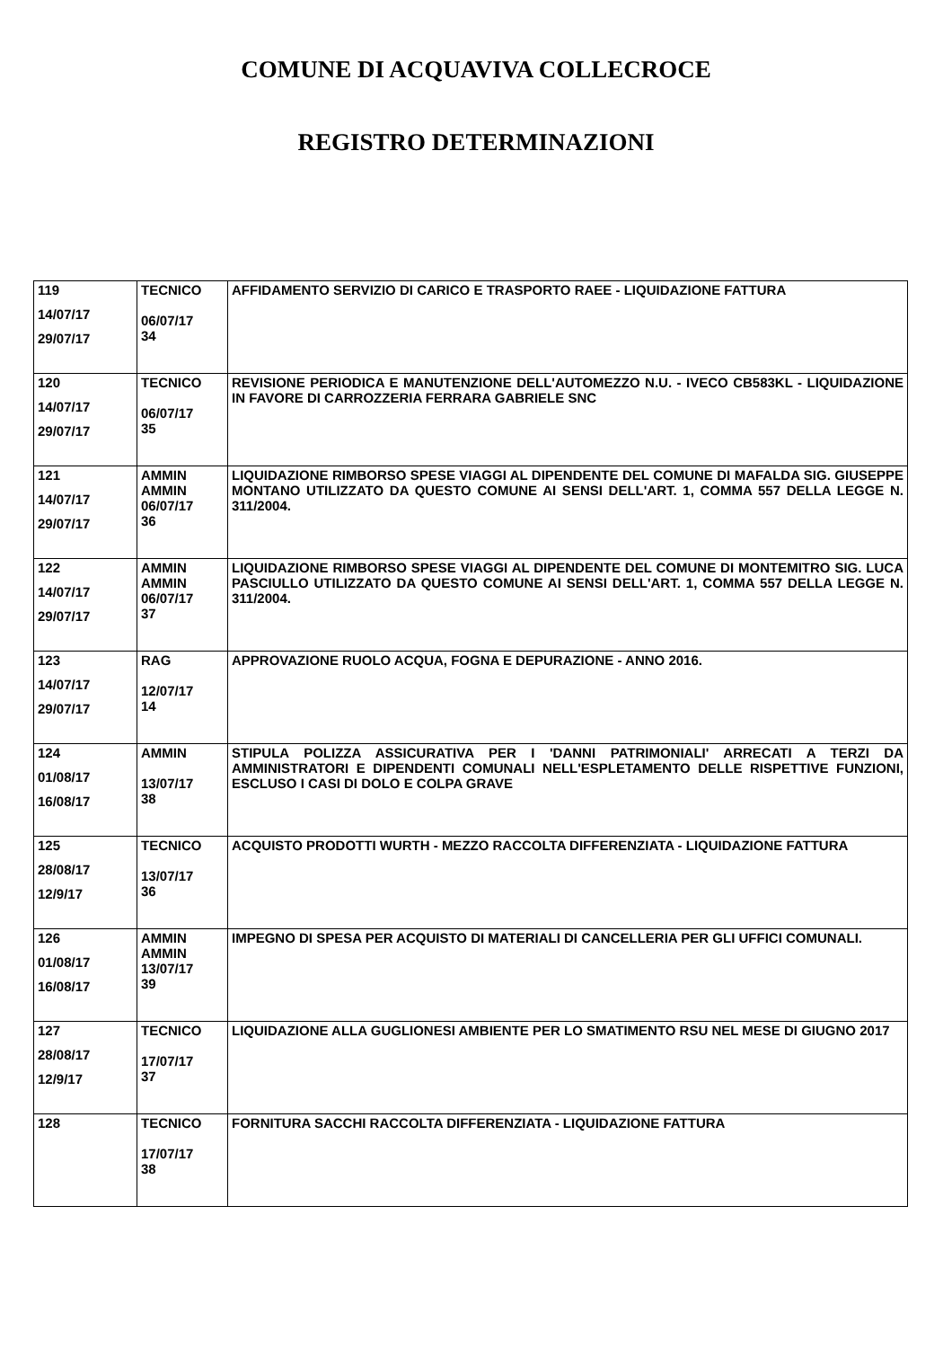COMUNE DI ACQUAVIVA COLLECROCE
REGISTRO DETERMINAZIONI
| 119 14/07/17 29/07/17 | TECNICO 06/07/17 34 | AFFIDAMENTO SERVIZIO DI CARICO E TRASPORTO RAEE - LIQUIDAZIONE FATTURA |
| 120 14/07/17 29/07/17 | TECNICO 06/07/17 35 | REVISIONE PERIODICA E MANUTENZIONE DELL'AUTOMEZZO N.U. - IVECO CB583KL - LIQUIDAZIONE IN FAVORE DI CARROZZERIA FERRARA GABRIELE SNC |
| 121 14/07/17 29/07/17 | AMMIN AMMIN 06/07/17 36 | LIQUIDAZIONE RIMBORSO SPESE VIAGGI AL DIPENDENTE DEL COMUNE DI MAFALDA SIG. GIUSEPPE MONTANO UTILIZZATO DA QUESTO COMUNE AI SENSI DELL'ART. 1, COMMA 557 DELLA LEGGE N. 311/2004. |
| 122 14/07/17 29/07/17 | AMMIN AMMIN 06/07/17 37 | LIQUIDAZIONE RIMBORSO SPESE VIAGGI AL DIPENDENTE DEL COMUNE DI MONTEMITRO SIG. LUCA PASCIULLO UTILIZZATO DA QUESTO COMUNE AI SENSI DELL'ART. 1, COMMA 557 DELLA LEGGE N. 311/2004. |
| 123 14/07/17 29/07/17 | RAG 12/07/17 14 | APPROVAZIONE RUOLO ACQUA, FOGNA E DEPURAZIONE - ANNO 2016. |
| 124 01/08/17 16/08/17 | AMMIN 13/07/17 38 | STIPULA POLIZZA ASSICURATIVA PER I 'DANNI PATRIMONIALI' ARRECATI A TERZI DA AMMINISTRATORI E DIPENDENTI COMUNALI NELL'ESPLETAMENTO DELLE RISPETTIVE FUNZIONI, ESCLUSO I CASI DI DOLO E COLPA GRAVE |
| 125 28/08/17 12/9/17 | TECNICO 13/07/17 36 | ACQUISTO PRODOTTI WURTH - MEZZO RACCOLTA DIFFERENZIATA - LIQUIDAZIONE FATTURA |
| 126 01/08/17 16/08/17 | AMMIN AMMIN 13/07/17 39 | IMPEGNO DI SPESA PER ACQUISTO DI MATERIALI DI CANCELLERIA PER GLI UFFICI COMUNALI. |
| 127 28/08/17 12/9/17 | TECNICO 17/07/17 37 | LIQUIDAZIONE ALLA GUGLIONESI AMBIENTE PER LO SMATIMENTO RSU NEL MESE DI GIUGNO 2017 |
| 128 | TECNICO 17/07/17 38 | FORNITURA SACCHI RACCOLTA DIFFERENZIATA - LIQUIDAZIONE FATTURA |